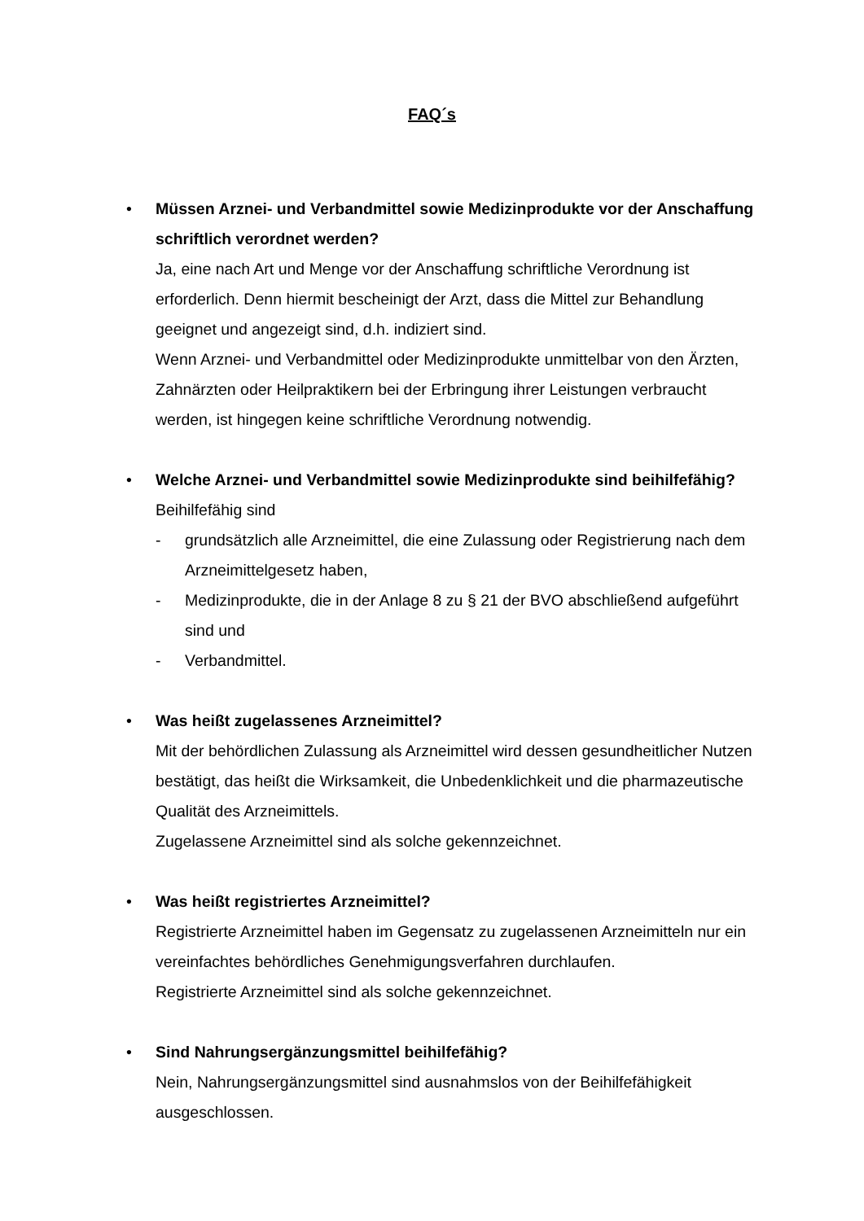FAQ´s
•
Müssen Arznei- und Verbandmittel sowie Medizinprodukte vor der Anschaffung schriftlich verordnet werden?
Ja, eine nach Art und Menge vor der Anschaffung schriftliche Verordnung ist erforderlich. Denn hiermit bescheinigt der Arzt, dass die Mittel zur Behandlung geeignet und angezeigt sind, d.h. indiziert sind.
Wenn Arznei- und Verbandmittel oder Medizinprodukte unmittelbar von den Ärzten, Zahnärzten oder Heilpraktikern bei der Erbringung ihrer Leistungen verbraucht werden, ist hingegen keine schriftliche Verordnung notwendig.
•
Welche Arznei- und Verbandmittel sowie Medizinprodukte sind beihilfefähig?
Beihilfefähig sind
- grundsätzlich alle Arzneimittel, die eine Zulassung oder Registrierung nach dem Arzneimittelgesetz haben,
- Medizinprodukte, die in der Anlage 8 zu § 21 der BVO abschließend aufgeführt sind und
- Verbandmittel.
•
Was heißt zugelassenes Arzneimittel?
Mit der behördlichen Zulassung als Arzneimittel wird dessen gesundheitlicher Nutzen bestätigt, das heißt die Wirksamkeit, die Unbedenklichkeit und die pharmazeutische Qualität des Arzneimittels.
Zugelassene Arzneimittel sind als solche gekennzeichnet.
•
Was heißt registriertes Arzneimittel?
Registrierte Arzneimittel haben im Gegensatz zu zugelassenen Arzneimitteln nur ein vereinfachtes behördliches Genehmigungsverfahren durchlaufen.
Registrierte Arzneimittel sind als solche gekennzeichnet.
•
Sind Nahrungsergänzungsmittel beihilfefähig?
Nein, Nahrungsergänzungsmittel sind ausnahmslos von der Beihilfefähigkeit ausgeschlossen.